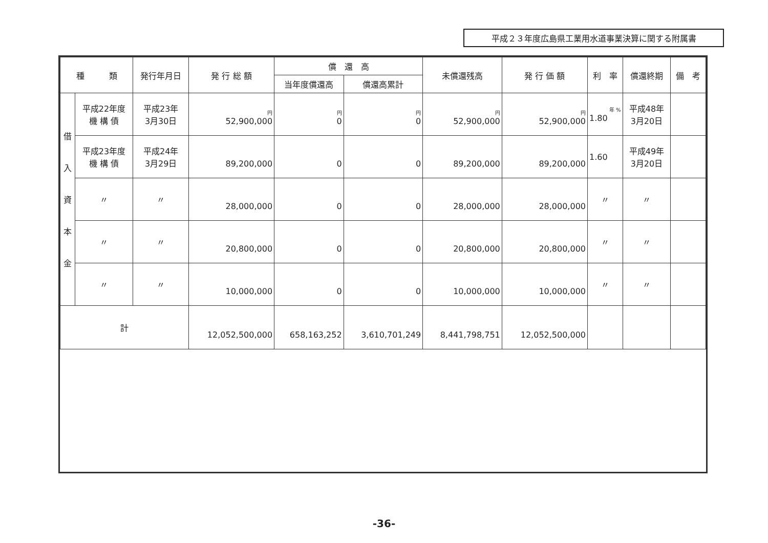平成２３年度広島県工業用水道事業決算に関する附属書
| 種 類 | | 発行年月日 | 発 行 総 額 | 償 還 高 | | 未償還残高 | 発 行 価 額 | 利 率 | 償還終期 | 備 考 |
| --- | --- | --- | --- | --- | --- | --- | --- | --- | --- | --- |
| | | | | 当年度償還高 | 償還高累計 | | | | | |
| 借 入 資 本 金 | 平成22年度 機 構 債 | 平成23年 3月30日 | 円 52,900,000 | 円 0 | 円 0 | 円 52,900,000 | 円 52,900,000 | 年 % 1.80 | 平成48年 3月20日 | |
| | 平成23年度 機 構 債 | 平成24年 3月29日 | 89,200,000 | 0 | 0 | 89,200,000 | 89,200,000 | 1.60 | 平成49年 3月20日 | |
| | 〃 | 〃 | 28,000,000 | 0 | 0 | 28,000,000 | 28,000,000 | 〃 | 〃 | |
| | 〃 | 〃 | 20,800,000 | 0 | 0 | 20,800,000 | 20,800,000 | 〃 | 〃 | |
| | 〃 | 〃 | 10,000,000 | 0 | 0 | 10,000,000 | 10,000,000 | 〃 | 〃 | |
| 計 | | | 12,052,500,000 | 658,163,252 | 3,610,701,249 | 8,441,798,751 | 12,052,500,000 | | | |
-36-